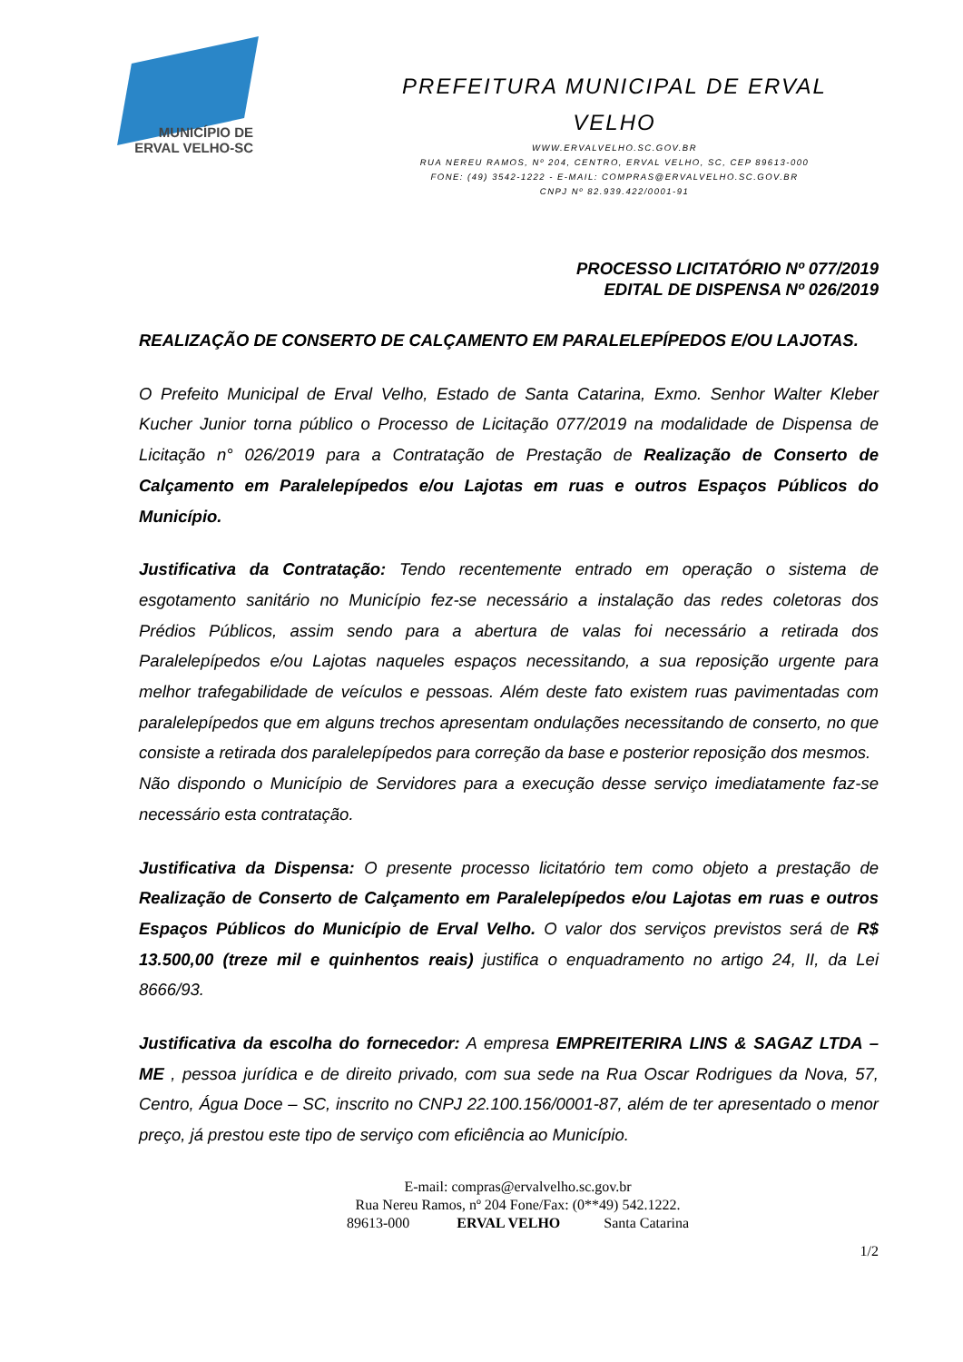MUNICÍPIO DE
ERVAL VELHO-SC
PREFEITURA MUNICIPAL DE ERVAL
VELHO
WWW.ERVALVELHO.SC.GOV.BR
RUA NEREU RAMOS, Nº 204, CENTRO, ERVAL VELHO, SC, CEP 89613-000
FONE: (49) 3542-1222 - E-MAIL: COMPRAS@ERVALVELHO.SC.GOV.BR
CNPJ Nº 82.939.422/0001-91
PROCESSO LICITATÓRIO Nº 077/2019
EDITAL DE DISPENSA Nº 026/2019
REALIZAÇÃO DE CONSERTO DE CALÇAMENTO EM PARALELEPÍPEDOS E/OU LAJOTAS.
O Prefeito Municipal de Erval Velho, Estado de Santa Catarina, Exmo. Senhor Walter Kleber Kucher Junior torna público o Processo de Licitação 077/2019 na modalidade de Dispensa de Licitação n° 026/2019 para a Contratação de Prestação de Realização de Conserto de Calçamento em Paralelepípedos e/ou Lajotas em ruas e outros Espaços Públicos do Município.
Justificativa da Contratação: Tendo recentemente entrado em operação o sistema de esgotamento sanitário no Município fez-se necessário a instalação das redes coletoras dos Prédios Públicos, assim sendo para a abertura de valas foi necessário a retirada dos Paralelepípedos e/ou Lajotas naqueles espaços necessitando, a sua reposição urgente para melhor trafegabilidade de veículos e pessoas. Além deste fato existem ruas pavimentadas com paralelepípedos que em alguns trechos apresentam ondulações necessitando de conserto, no que consiste a retirada dos paralelepípedos para correção da base e posterior reposição dos mesmos.
Não dispondo o Município de Servidores para a execução desse serviço imediatamente faz-se necessário esta contratação.
Justificativa da Dispensa: O presente processo licitatório tem como objeto a prestação de Realização de Conserto de Calçamento em Paralelepípedos e/ou Lajotas em ruas e outros Espaços Públicos do Município de Erval Velho. O valor dos serviços previstos será de R$ 13.500,00 (treze mil e quinhentos reais) justifica o enquadramento no artigo 24, II, da Lei 8666/93.
Justificativa da escolha do fornecedor: A empresa EMPREITERIRA LINS & SAGAZ LTDA – ME , pessoa jurídica e de direito privado, com sua sede na Rua Oscar Rodrigues da Nova, 57, Centro, Água Doce – SC, inscrito no CNPJ 22.100.156/0001-87, além de ter apresentado o menor preço, já prestou este tipo de serviço com eficiência ao Município.
E-mail: compras@ervalvelho.sc.gov.br
Rua Nereu Ramos, nº 204 Fone/Fax: (0**49) 542.1222.
89613-000 ERVAL VELHO Santa Catarina
1/2